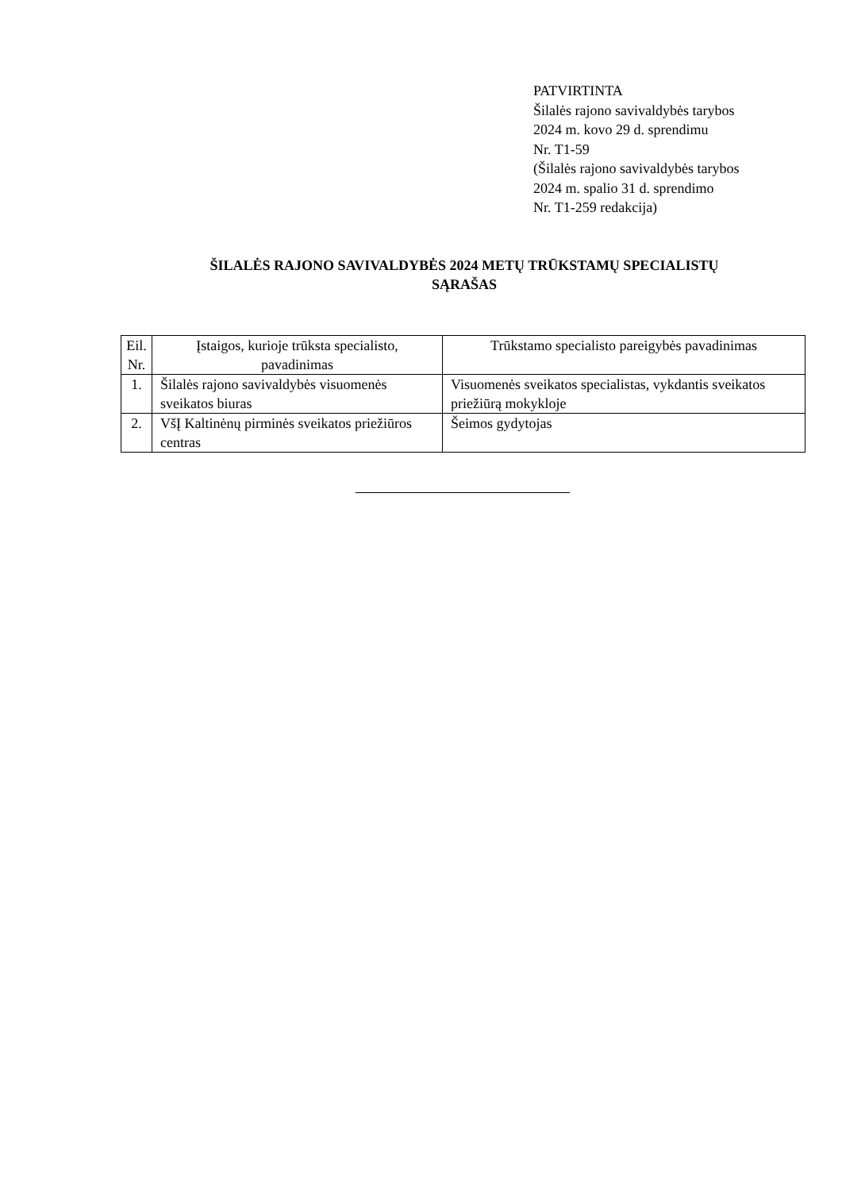PATVIRTINTA
Šilalės rajono savivaldybės tarybos
2024 m. kovo 29 d. sprendimu
Nr. T1-59
(Šilalės rajono savivaldybės tarybos
2024 m. spalio 31 d. sprendimo
Nr. T1-259 redakcija)
ŠILALĖS RAJONO SAVIVALDYBĖS 2024 METŲ TRŪKSTAMŲ SPECIALISTŲ
SĄRAŠAS
| Eil. Nr. | Įstaigos, kurioje trūksta specialisto, pavadinimas | Trūkstamo specialisto pareigybės pavadinimas |
| --- | --- | --- |
| 1. | Šilalės rajono savivaldybės visuomenės sveikatos biuras | Visuomenės sveikatos specialistas, vykdantis sveikatos priežiūrą mokykloje |
| 2. | VšĮ Kaltinėnų pirminės sveikatos priežiūros centras | Šeimos gydytojas |